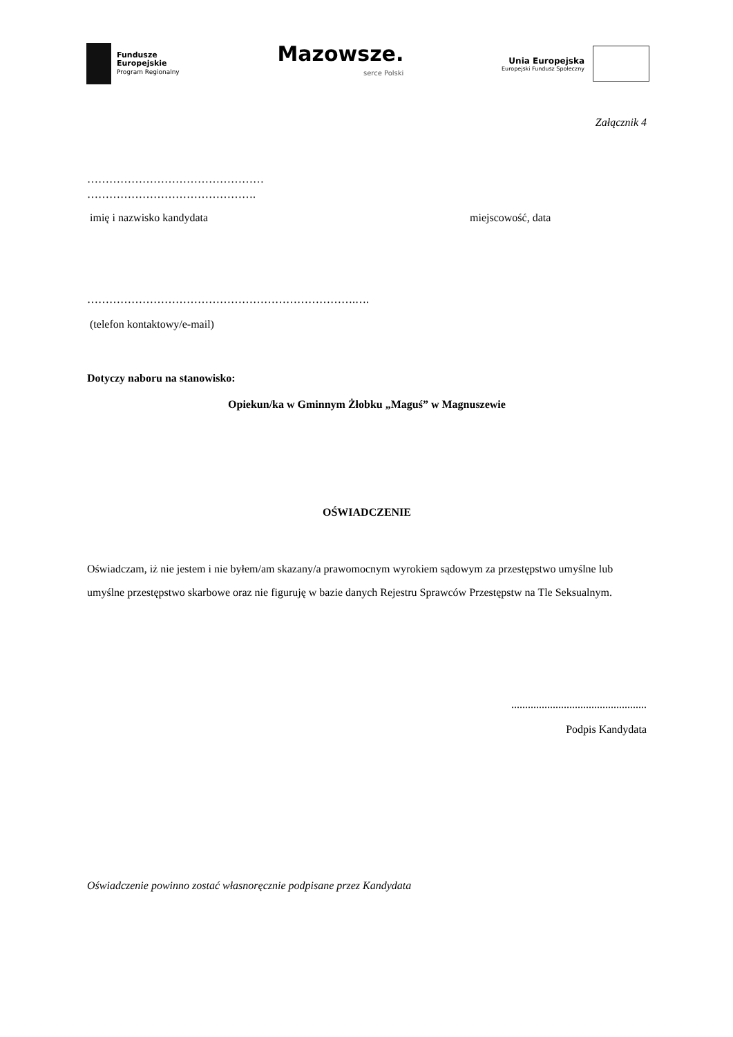Fundusze
Europejskie
Program Regionalny
Mazowsze.
serce Polski
Unia Europejska
Europejski Fundusz Społeczny
Załącznik 4
…………………………………………
……………………………………….
imię i nazwisko kandydata miejscowość, data
……………………………………………………………….….
(telefon kontaktowy/e-mail)
Dotyczy naboru na stanowisko:
Opiekun/ka w Gminnym Żłobku „Maguś” w Magnuszewie
OŚWIADCZENIE
Oświadczam, iż nie jestem i nie byłem/am skazany/a prawomocnym wyrokiem sądowym za przestępstwo umyślne lub umyślne przestępstwo skarbowe oraz nie figuruję w bazie danych Rejestru Sprawców Przestępstw na Tle Seksualnym.
.................................................
Podpis Kandydata
Oświadczenie powinno zostać własnoręcznie podpisane przez Kandydata